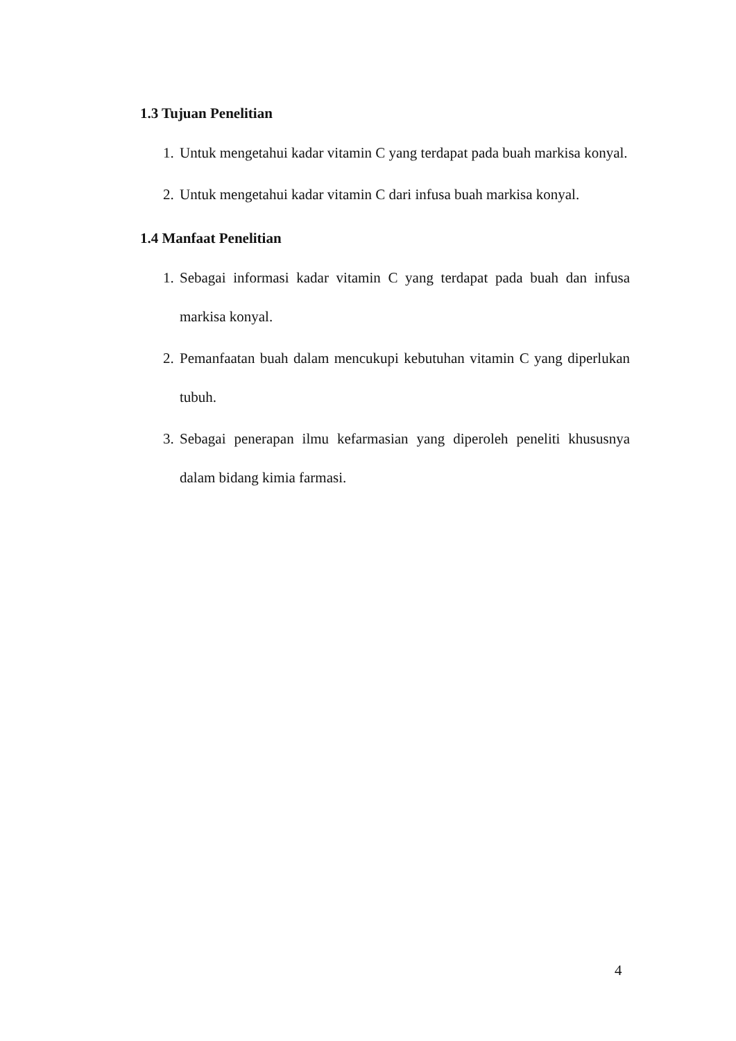1.3 Tujuan Penelitian
1. Untuk mengetahui kadar vitamin C yang terdapat pada buah markisa konyal.
2. Untuk mengetahui kadar vitamin C dari infusa buah markisa konyal.
1.4 Manfaat Penelitian
1. Sebagai informasi kadar vitamin C yang terdapat pada buah dan infusa markisa konyal.
2. Pemanfaatan buah dalam mencukupi kebutuhan vitamin C yang diperlukan tubuh.
3. Sebagai penerapan ilmu kefarmasian yang diperoleh peneliti khususnya dalam bidang kimia farmasi.
4